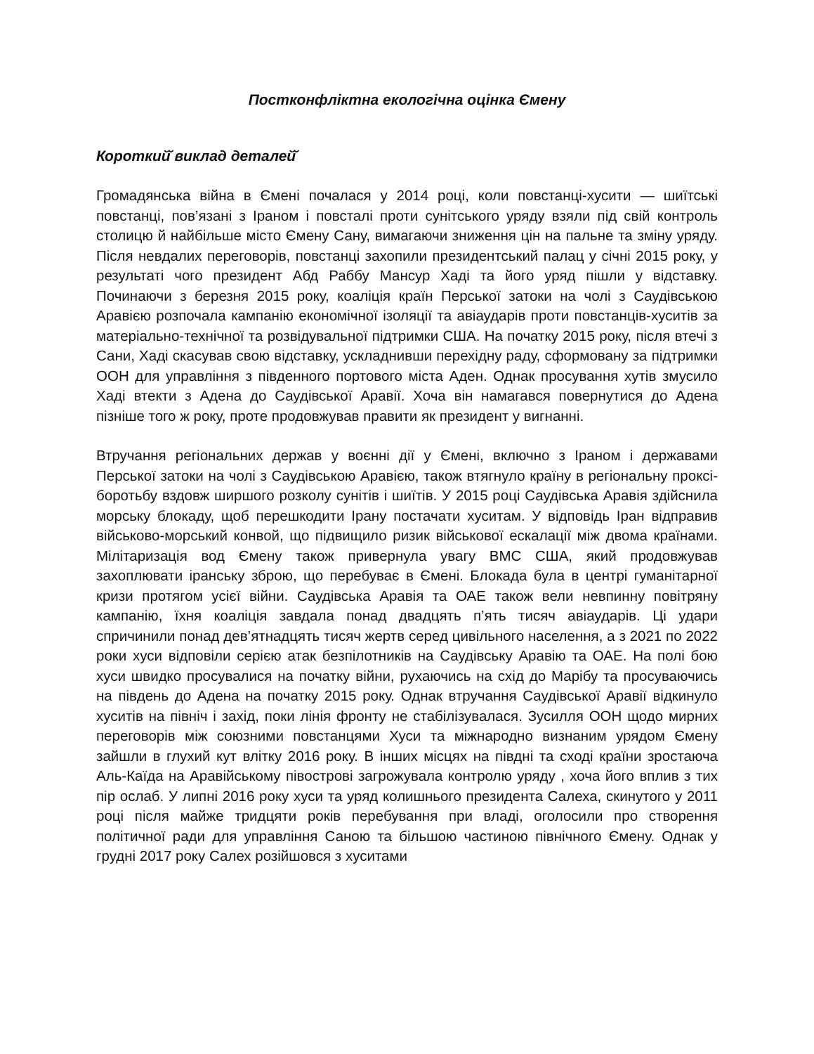Постконфліктна екологічна оцінка Ємену
Короткий̆ виклад деталей̆
Громадянська війна в Ємені почалася у 2014 році, коли повстанці-хусити — шиїтські повстанці, пов’язані з Іраном і повсталі проти сунітського уряду взяли під свій контроль столицю й найбільше місто Ємену Сану, вимагаючи зниження цін на пальне та зміну уряду. Після невдалих переговорів, повстанці захопили президентський палац у січні 2015 року, у результаті чого президент Абд Раббу Мансур Хаді та його уряд пішли у відставку. Починаючи з березня 2015 року, коаліція країн Перської затоки на чолі з Саудівською Аравією розпочала кампанію економічної ізоляції та авіаударів проти повстанців-хуситів за матеріально-технічної та розвідувальної підтримки США. На початку 2015 року, після втечі з Сани, Хаді скасував свою відставку, ускладнивши перехідну раду, сформовану за підтримки ООН для управління з південного портового міста Аден. Однак просування хутів змусило Хаді втекти з Адена до Саудівської Аравії. Хоча він намагався повернутися до Адена пізніше того ж року, проте продовжував правити як президент у вигнанні.
Втручання регіональних держав у воєнні дії у Ємені, включно з Іраном і державами Перської затоки на чолі з Саудівською Аравією, також втягнуло країну в регіональну проксі-боротьбу вздовж ширшого розколу сунітів і шиїтів. У 2015 році Саудівська Аравія здійснила морську блокаду, щоб перешкодити Ірану постачати хуситам. У відповідь Іран відправив військово-морський конвой, що підвищило ризик військової ескалації між двома країнами. Мілітаризація вод Ємену також привернула увагу ВМС США, який продовжував захоплювати іранську зброю, що перебуває в Ємені. Блокада була в центрі гуманітарної кризи протягом усієї війни. Саудівська Аравія та ОАЕ також вели невпинну повітряну кампанію, їхня коаліція завдала понад двадцять п’ять тисяч авіаударів. Ці удари спричинили понад дев’ятнадцять тисяч жертв серед цивільного населення, а з 2021 по 2022 роки хуси відповіли серією атак безпілотників на Саудівську Аравію та ОАЕ. На полі бою хуси швидко просувалися на початку війни, рухаючись на схід до Марібу та просуваючись на південь до Адена на початку 2015 року. Однак втручання Саудівської Аравії відкинуло хуситів на північ і захід, поки лінія фронту не стабілізувалася. Зусилля ООН щодо мирних переговорів між союзними повстанцями Хуси та міжнародно визнаним урядом Ємену зайшли в глухий кут влітку 2016 року. В інших місцях на півдні та сході країни зростаюча Аль-Каїда на Аравійському півострові загрожувала контролю уряду , хоча його вплив з тих пір ослаб. У липні 2016 року хуси та уряд колишнього президента Салеха, скинутого у 2011 році після майже тридцяти років перебування при владі, оголосили про створення політичної ради для управління Саною та більшою частиною північного Ємену. Однак у грудні 2017 року Салех розійшовся з хуситами